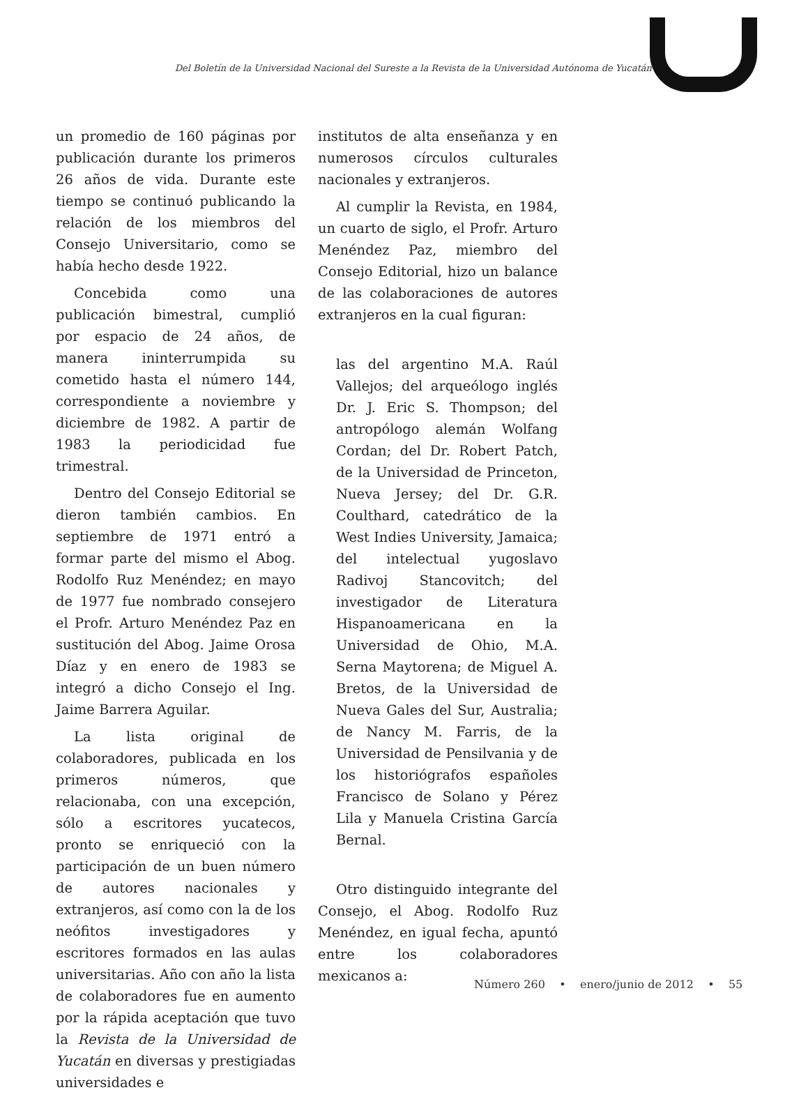Del Boletín de la Universidad Nacional del Sureste a la Revista de la Universidad Autónoma de Yucatán
un promedio de 160 páginas por publicación durante los primeros 26 años de vida. Durante este tiempo se continuó publicando la relación de los miembros del Consejo Universitario, como se había hecho desde 1922.
Concebida como una publicación bimestral, cumplió por espacio de 24 años, de manera ininterrumpida su cometido hasta el número 144, correspondiente a noviembre y diciembre de 1982. A partir de 1983 la periodicidad fue trimestral.
Dentro del Consejo Editorial se dieron también cambios. En septiembre de 1971 entró a formar parte del mismo el Abog. Rodolfo Ruz Menéndez; en mayo de 1977 fue nombrado consejero el Profr. Arturo Menéndez Paz en sustitución del Abog. Jaime Orosa Díaz y en enero de 1983 se integró a dicho Consejo el Ing. Jaime Barrera Aguilar.
La lista original de colaboradores, publicada en los primeros números, que relacionaba, con una excepción, sólo a escritores yucatecos, pronto se enriqueció con la participación de un buen número de autores nacionales y extranjeros, así como con la de los neófitos investigadores y escritores formados en las aulas universitarias. Año con año la lista de colaboradores fue en aumento por la rápida aceptación que tuvo la Revista de la Universidad de Yucatán en diversas y prestigiadas universidades e
institutos de alta enseñanza y en numerosos círculos culturales nacionales y extranjeros.
Al cumplir la Revista, en 1984, un cuarto de siglo, el Profr. Arturo Menéndez Paz, miembro del Consejo Editorial, hizo un balance de las colaboraciones de autores extranjeros en la cual figuran:
las del argentino M.A. Raúl Vallejos; del arqueólogo inglés Dr. J. Eric S. Thompson; del antropólogo alemán Wolfang Cordan; del Dr. Robert Patch, de la Universidad de Princeton, Nueva Jersey; del Dr. G.R. Coulthard, catedrático de la West Indies University, Jamaica; del intelectual yugoslavo Radivoj Stancovitch; del investigador de Literatura Hispanoamericana en la Universidad de Ohio, M.A. Serna Maytorena; de Miguel A. Bretos, de la Universidad de Nueva Gales del Sur, Australia; de Nancy M. Farris, de la Universidad de Pensilvania y de los historiógrafos españoles Francisco de Solano y Pérez Lila y Manuela Cristina García Bernal.
Otro distinguido integrante del Consejo, el Abog. Rodolfo Ruz Menéndez, en igual fecha, apuntó entre los colaboradores mexicanos a:
Número 260 • enero/junio de 2012 • 55